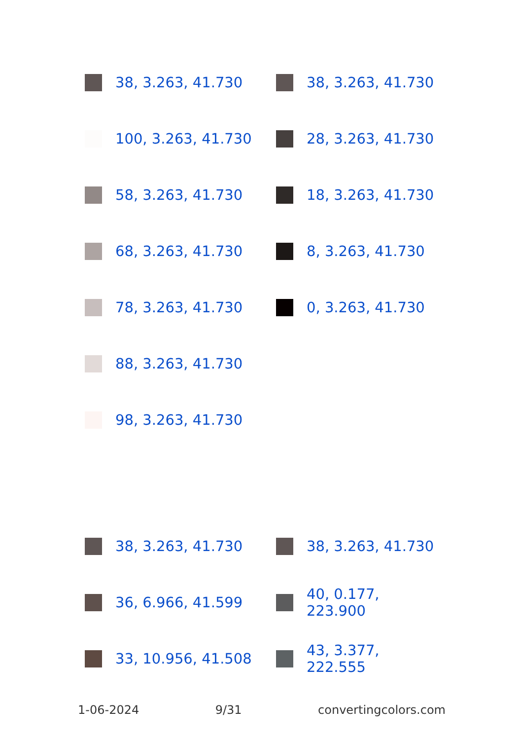38, 3.263, 41.730
38, 3.263, 41.730
100, 3.263, 41.730
28, 3.263, 41.730
58, 3.263, 41.730
18, 3.263, 41.730
68, 3.263, 41.730
8, 3.263, 41.730
78, 3.263, 41.730
0, 3.263, 41.730
88, 3.263, 41.730
98, 3.263, 41.730
38, 3.263, 41.730
38, 3.263, 41.730
36, 6.966, 41.599
40, 0.177, 223.900
33, 10.956, 41.508
43, 3.377, 222.555
1-06-2024 9/31 convertingcolors.com